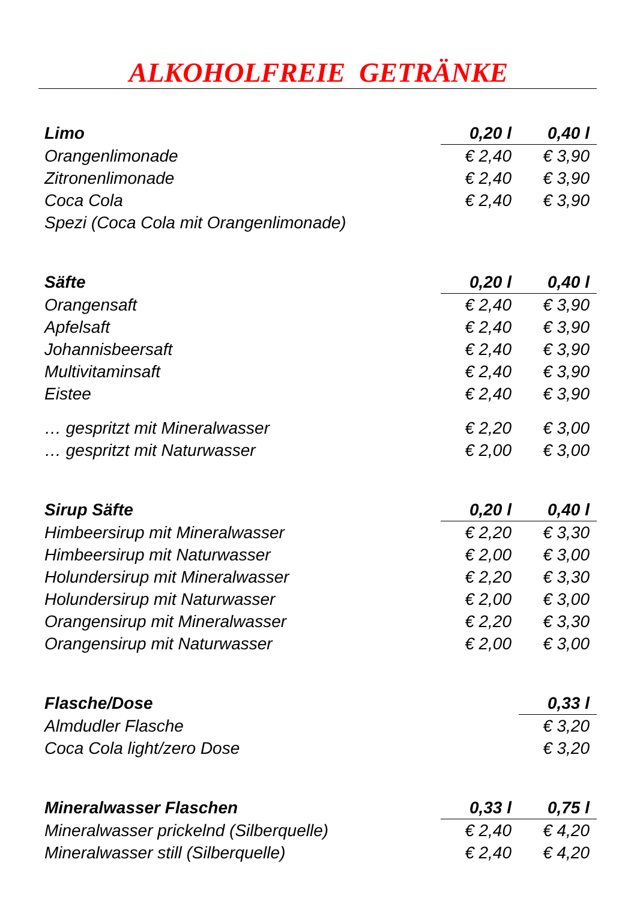ALKOHOLFREIE GETRÄNKE
| Limo | 0,20 l | 0,40 l |
| --- | --- | --- |
| Orangenlimonade | € 2,40 | € 3,90 |
| Zitronenlimonade | € 2,40 | € 3,90 |
| Coca Cola | € 2,40 | € 3,90 |
| Spezi (Coca Cola mit Orangenlimonade) | | |
| Säfte | 0,20 l | 0,40 l |
| Orangensaft | € 2,40 | € 3,90 |
| Apfelsaft | € 2,40 | € 3,90 |
| Johannisbeersaft | € 2,40 | € 3,90 |
| Multivitaminsaft | € 2,40 | € 3,90 |
| Eistee | € 2,40 | € 3,90 |
| … gespritzt mit Mineralwasser | € 2,20 | € 3,00 |
| … gespritzt mit Naturwasser | € 2,00 | € 3,00 |
| Sirup Säfte | 0,20 l | 0,40 l |
| Himbeersirup mit Mineralwasser | € 2,20 | € 3,30 |
| Himbeersirup mit Naturwasser | € 2,00 | € 3,00 |
| Holundersirup mit Mineralwasser | € 2,20 | € 3,30 |
| Holundersirup mit Naturwasser | € 2,00 | € 3,00 |
| Orangensirup mit Mineralwasser | € 2,20 | € 3,30 |
| Orangensirup mit Naturwasser | € 2,00 | € 3,00 |
| Flasche/Dose | | 0,33 l |
| Almdudler Flasche | | € 3,20 |
| Coca Cola light/zero Dose | | € 3,20 |
| Mineralwasser Flaschen | 0,33 l | 0,75 l |
| Mineralwasser prickelnd (Silberquelle) | € 2,40 | € 4,20 |
| Mineralwasser still (Silberquelle) | € 2,40 | € 4,20 |